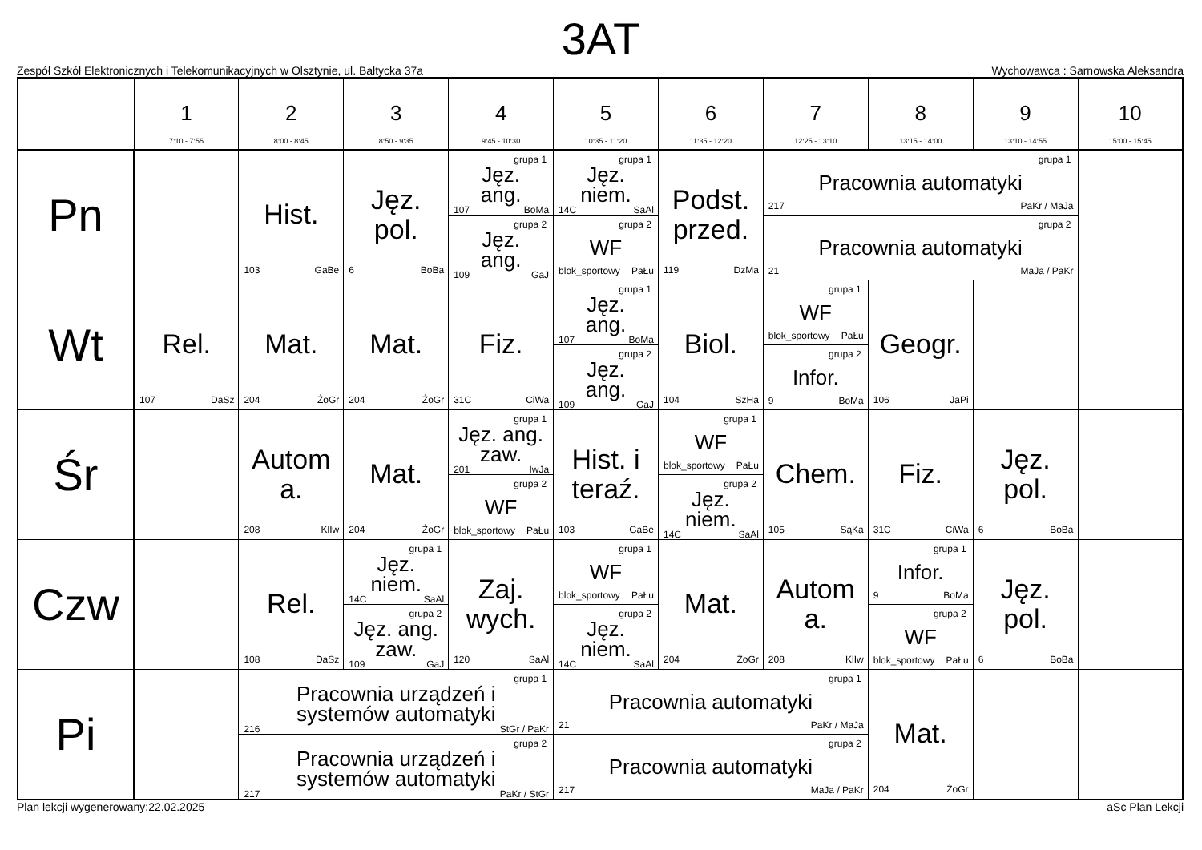3AT
Zespół Szkół Elektronicznych i Telekomunikacyjnych w Olsztynie, ul. Bałtycka 37a Wychowawca : Sarnowska Aleksandra
| | 1 7:10 - 7:55 | 2 8:00 - 8:45 | 3 8:50 - 9:35 | 4 9:45 - 10:30 | 5 10:35 - 11:20 | 6 11:35 - 12:20 | 7 12:25 - 13:10 | 8 13:15 - 14:00 | 9 13:10 - 14:55 | 10 15:00 - 15:45 |
| --- | --- | --- | --- | --- | --- | --- | --- | --- | --- | --- |
| Pn | | Hist. 103 GaBe | Jęz. pol. 6 BoBa | grupa 1 Jęz. ang. 107 BoMa grupa 2 Jęz. ang. 109 GaJ | grupa 1 Jęz. niem. 14C SaAl grupa 2 WF blok_sportowy PaŁu | Podst. przed. 119 DzMa | grupa 1 Pracownia automatyki 217 PaKr / MaJa grupa 2 Pracownia automatyki 21 MaJa / PaKr | | | |
| Wt | Rel. 107 DaSz | Mat. 204 ŻoGr | Mat. 204 ŻoGr | Fiz. 31C CiWa | grupa 1 Jęz. ang. 107 BoMa grupa 2 Jęz. ang. 109 GaJ | Biol. 104 SzHa | grupa 1 WF blok_sportowy PaŁu grupa 2 Infor. 9 BoMa | Geogr. 106 JaPi | | |
| Śr | | Autom a. 208 KlIw | Mat. 204 ŻoGr | grupa 1 Jęz. ang. zaw. 201 IwJa grupa 2 WF blok_sportowy PaŁu | Hist. i teraź. 103 GaBe | grupa 1 WF blok_sportowy PaŁu grupa 2 Jęz. niem. 14C SaAl | Chem. 105 SąKa | Fiz. 31C CiWa | Jęz. pol. 6 BoBa | |
| Czw | | Rel. 108 DaSz | grupa 1 Jęz. niem. 14C SaAl grupa 2 Jęz. ang. zaw. 109 GaJ | Zaj. wych. 120 SaAl | grupa 1 WF blok_sportowy PaŁu grupa 2 Jęz. niem. 14C SaAl | Mat. 204 ŻoGr | Autom a. 208 KlIw | grupa 1 Infor. 9 BoMa grupa 2 WF blok_sportowy PaŁu | Jęz. pol. 6 BoBa | |
| Pi | | grupa 1 Pracownia urządzeń i systemów automatyki 216 StGr / PaKr grupa 2 Pracownia urządzeń i systemów automatyki 217 PaKr / StGr | | | grupa 1 Pracownia automatyki 21 PaKr / MaJa grupa 2 Pracownia automatyki 217 MaJa / PaKr | | | Mat. 204 ŻoGr | | |
Plan lekcji wygenerowany:22.02.2025 aSc Plan Lekcji